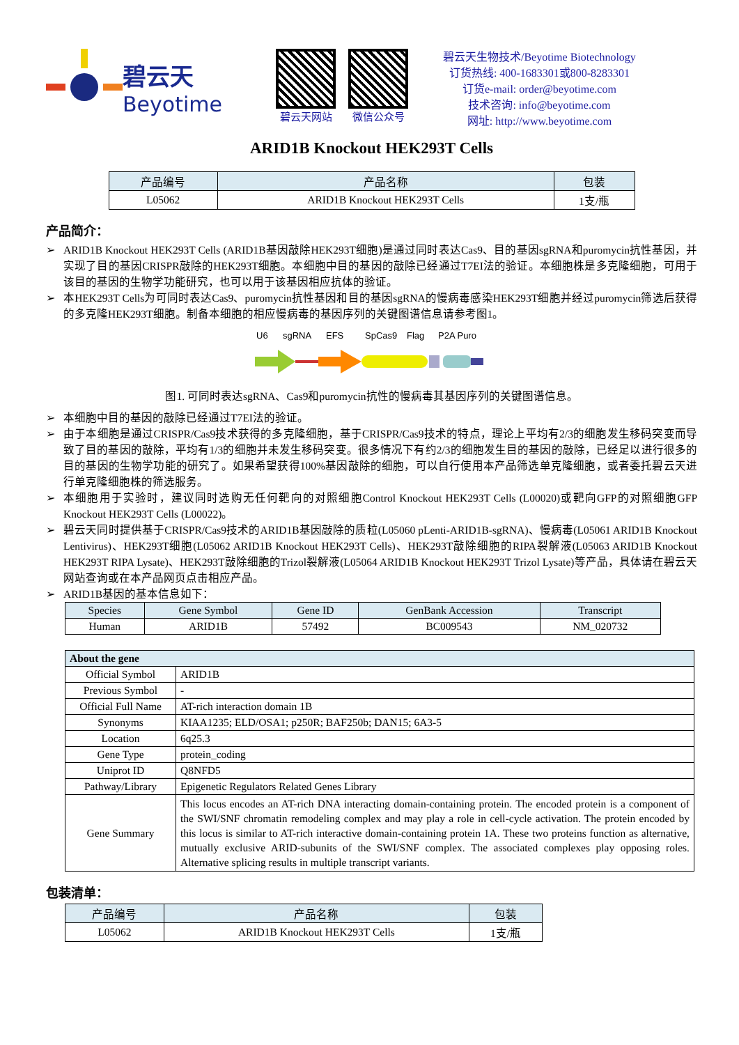碧云天
Beyotime
碧云天网站 微信公众号
碧云天生物技术/Beyotime Biotechnology
订货热线: 400-1683301或800-8283301
订货e-mail: order@beyotime.com
技术咨询: info@beyotime.com
网址: http://www.beyotime.com
ARID1B Knockout HEK293T Cells
| 产品编号 | 产品名称 | 包装 |
| --- | --- | --- |
| L05062 | ARID1B Knockout HEK293T Cells | 1支/瓶 |
产品简介：
➢ ARID1B Knockout HEK293T Cells (ARID1B基因敲除HEK293T细胞)是通过同时表达Cas9、目的基因sgRNA和puromycin抗性基因，并实现了目的基因CRISPR敲除的HEK293T细胞。本细胞中目的基因的敲除已经通过T7EI法的验证。本细胞株是多克隆细胞，可用于该目的基因的生物学功能研究，也可以用于该基因相应抗体的验证。
➢ 本HEK293T Cells为可同时表达Cas9、puromycin抗性基因和目的基因sgRNA的慢病毒感染HEK293T细胞并经过puromycin筛选后获得的多克隆HEK293T细胞。制备本细胞的相应慢病毒的基因序列的关键图谱信息请参考图1。
U6
sgRNA
EFS
SpCas9
Flag
P2A Puro
图1. 可同时表达sgRNA、Cas9和puromycin抗性的慢病毒其基因序列的关键图谱信息。
➢ 本细胞中目的基因的敲除已经通过T7EI法的验证。
➢ 由于本细胞是通过CRISPR/Cas9技术获得的多克隆细胞，基于CRISPR/Cas9技术的特点，理论上平均有2/3的细胞发生移码突变而导致了目的基因的敲除，平均有1/3的细胞并未发生移码突变。很多情况下有约2/3的细胞发生目的基因的敲除，已经足以进行很多的目的基因的生物学功能的研究了。如果希望获得100%基因敲除的细胞，可以自行使用本产品筛选单克隆细胞，或者委托碧云天进行单克隆细胞株的筛选服务。
➢ 本细胞用于实验时，建议同时选购无任何靶向的对照细胞Control Knockout HEK293T Cells (L00020)或靶向GFP的对照细胞GFP Knockout HEK293T Cells (L00022)。
➢ 碧云天同时提供基于CRISPR/Cas9技术的ARID1B基因敲除的质粒(L05060 pLenti-ARID1B-sgRNA)、慢病毒(L05061 ARID1B Knockout Lentivirus)、HEK293T细胞(L05062 ARID1B Knockout HEK293T Cells)、HEK293T敲除细胞的RIPA裂解液(L05063 ARID1B Knockout HEK293T RIPA Lysate)、HEK293T敲除细胞的Trizol裂解液(L05064 ARID1B Knockout HEK293T Trizol Lysate)等产品，具体请在碧云天网站查询或在本产品网页点击相应产品。
➢ ARID1B基因的基本信息如下：
| Species | Gene Symbol | Gene ID | GenBank Accession | Transcript |
| --- | --- | --- | --- | --- |
| Human | ARID1B | 57492 | BC009543 | NM_020732 |
| About the gene | |
| --- | --- |
| Official Symbol | ARID1B |
| Previous Symbol | - |
| Official Full Name | AT-rich interaction domain 1B |
| Synonyms | KIAA1235; ELD/OSA1; p250R; BAF250b; DAN15; 6A3-5 |
| Location | 6q25.3 |
| Gene Type | protein_coding |
| Uniprot ID | Q8NFD5 |
| Pathway/Library | Epigenetic Regulators Related Genes Library |
| Gene Summary | This locus encodes an AT-rich DNA interacting domain-containing protein. The encoded protein is a component of the SWI/SNF chromatin remodeling complex and may play a role in cell-cycle activation. The protein encoded by this locus is similar to AT-rich interactive domain-containing protein 1A. These two proteins function as alternative, mutually exclusive ARID-subunits of the SWI/SNF complex. The associated complexes play opposing roles. Alternative splicing results in multiple transcript variants. |
包装清单：
| 产品编号 | 产品名称 | 包装 |
| --- | --- | --- |
| L05062 | ARID1B Knockout HEK293T Cells | 1支/瓶 |